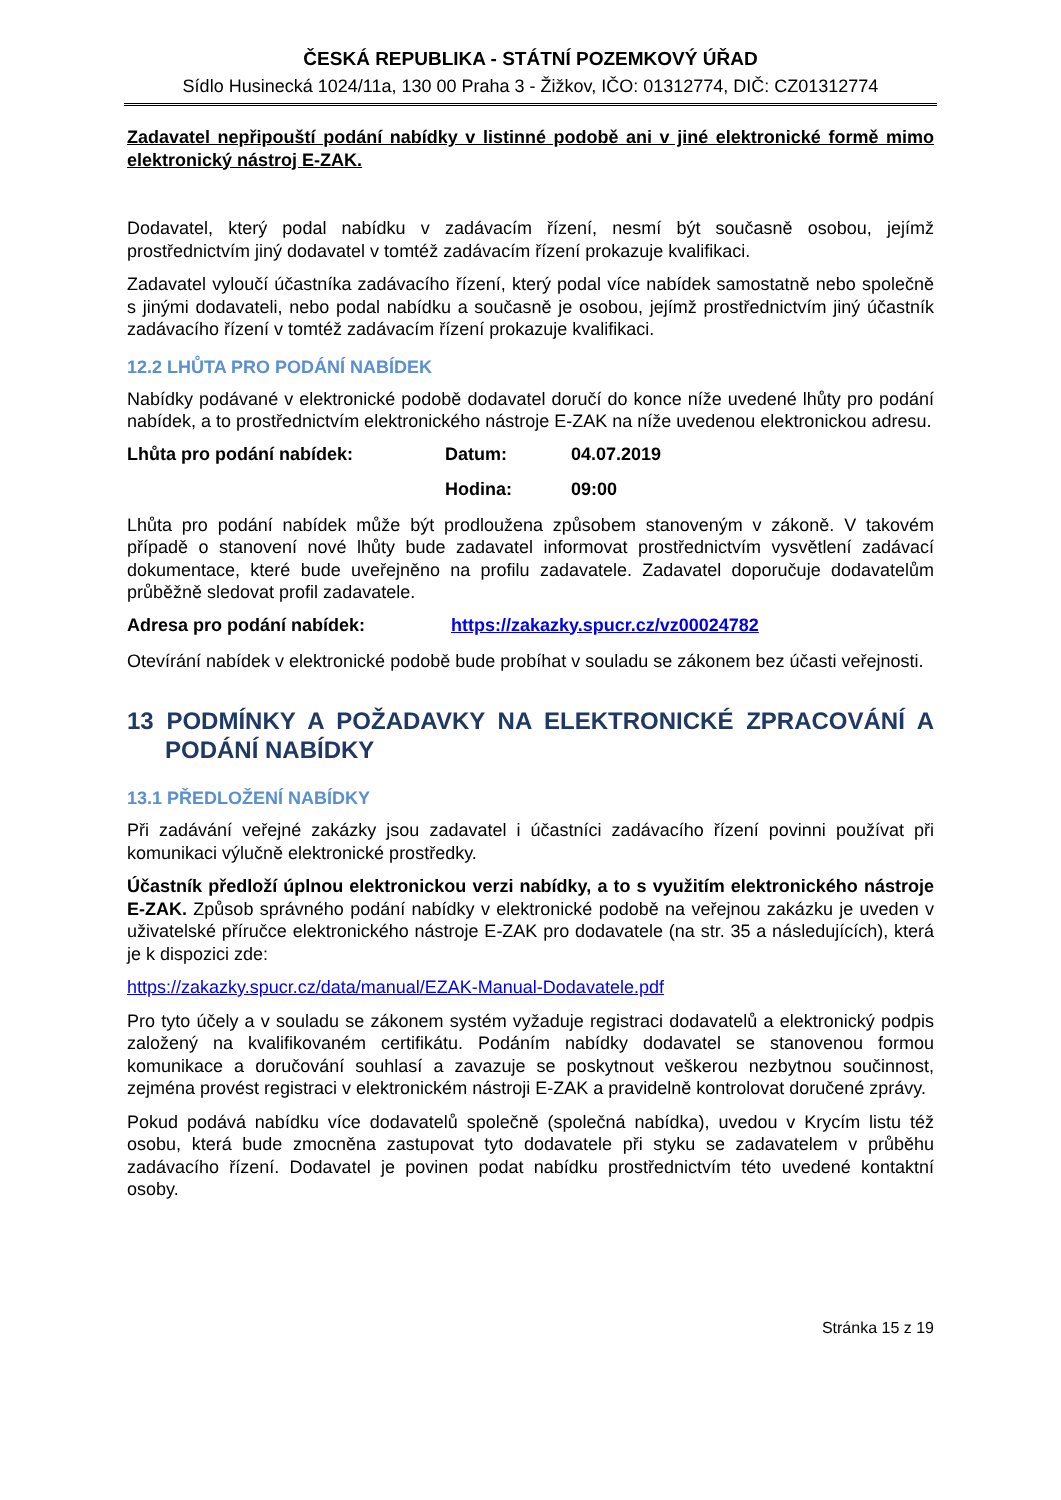ČESKÁ REPUBLIKA - STÁTNÍ POZEMKOVÝ ÚŘAD
Sídlo Husinecká 1024/11a, 130 00 Praha 3 - Žižkov, IČO: 01312774, DIČ: CZ01312774
Zadavatel nepřipouští podání nabídky v listinné podobě ani v jiné elektronické formě mimo elektronický nástroj E-ZAK.
Dodavatel, který podal nabídku v zadávacím řízení, nesmí být současně osobou, jejímž prostřednictvím jiný dodavatel v tomtéž zadávacím řízení prokazuje kvalifikaci.
Zadavatel vyloučí účastníka zadávacího řízení, který podal více nabídek samostatně nebo společně s jinými dodavateli, nebo podal nabídku a současně je osobou, jejímž prostřednictvím jiný účastník zadávacího řízení v tomtéž zadávacím řízení prokazuje kvalifikaci.
12.2 LHŮTA PRO PODÁNÍ NABÍDEK
Nabídky podávané v elektronické podobě dodavatel doručí do konce níže uvedené lhůty pro podání nabídek, a to prostřednictvím elektronického nástroje E-ZAK na níže uvedenou elektronickou adresu.
Lhůta pro podání nabídek: Datum: 04.07.2019
Hodina: 09:00
Lhůta pro podání nabídek může být prodloužena způsobem stanoveným v zákoně. V takovém případě o stanovení nové lhůty bude zadavatel informovat prostřednictvím vysvětlení zadávací dokumentace, které bude uveřejněno na profilu zadavatele. Zadavatel doporučuje dodavatelům průběžně sledovat profil zadavatele.
Adresa pro podání nabídek: https://zakazky.spucr.cz/vz00024782
Otevírání nabídek v elektronické podobě bude probíhat v souladu se zákonem bez účasti veřejnosti.
13 PODMÍNKY A POŽADAVKY NA ELEKTRONICKÉ ZPRACOVÁNÍ A PODÁNÍ NABÍDKY
13.1 PŘEDLOŽENÍ NABÍDKY
Při zadávání veřejné zakázky jsou zadavatel i účastníci zadávacího řízení povinni používat při komunikaci výlučně elektronické prostředky.
Účastník předloží úplnou elektronickou verzi nabídky, a to s využitím elektronického nástroje E-ZAK. Způsob správného podání nabídky v elektronické podobě na veřejnou zakázku je uveden v uživatelské příručce elektronického nástroje E-ZAK pro dodavatele (na str. 35 a následujících), která je k dispozici zde:
https://zakazky.spucr.cz/data/manual/EZAK-Manual-Dodavatele.pdf
Pro tyto účely a v souladu se zákonem systém vyžaduje registraci dodavatelů a elektronický podpis založený na kvalifikovaném certifikátu. Podáním nabídky dodavatel se stanovenou formou komunikace a doručování souhlasí a zavazuje se poskytnout veškerou nezbytnou součinnost, zejména provést registraci v elektronickém nástroji E-ZAK a pravidelně kontrolovat doručené zprávy.
Pokud podává nabídku více dodavatelů společně (společná nabídka), uvedou v Krycím listu též osobu, která bude zmocněna zastupovat tyto dodavatele při styku se zadavatelem v průběhu zadávacího řízení. Dodavatel je povinen podat nabídku prostřednictvím této uvedené kontaktní osoby.
Stránka 15 z 19